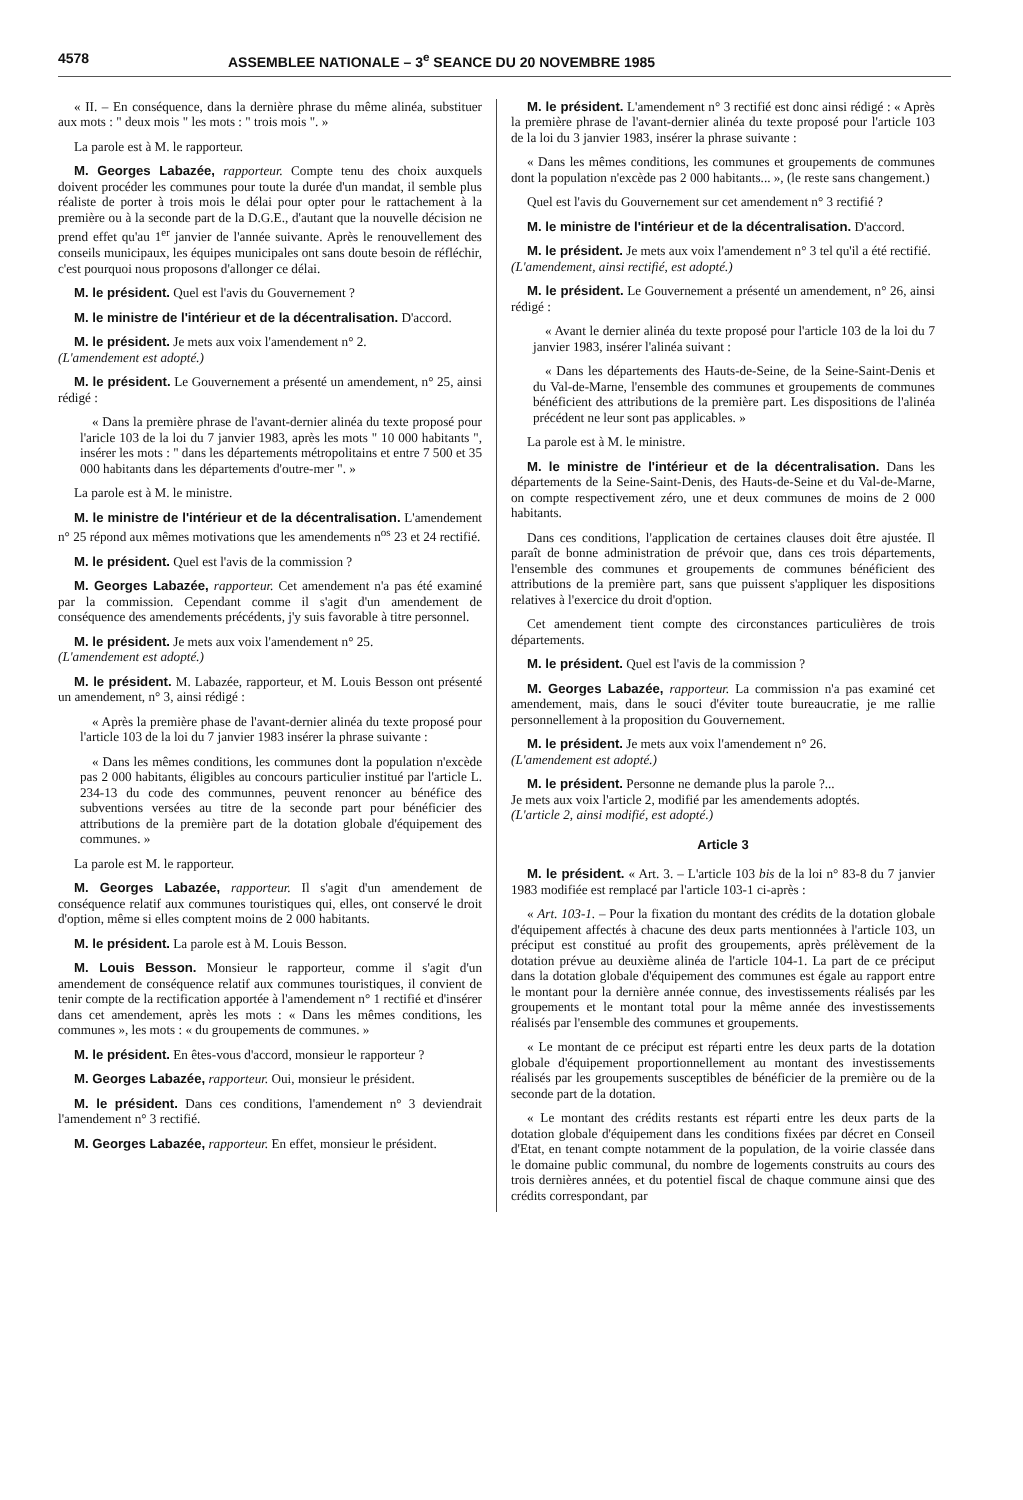4578 ASSEMBLEE NATIONALE – 3<sup>e</sup> SEANCE DU 20 NOVEMBRE 1985
« II. – En conséquence, dans la dernière phrase du même alinéa, substituer aux mots : " deux mois " les mots : " trois mois ". »
La parole est à M. le rapporteur.
M. Georges Labazée, rapporteur. Compte tenu des choix auxquels doivent procéder les communes pour toute la durée d'un mandat, il semble plus réaliste de porter à trois mois le délai pour opter pour le rattachement à la première ou à la seconde part de la D.G.E., d'autant que la nouvelle décision ne prend effet qu'au 1<sup>er</sup> janvier de l'année suivante. Après le renouvellement des conseils municipaux, les équipes municipales ont sans doute besoin de réfléchir, c'est pourquoi nous proposons d'allonger ce délai.
M. le président. Quel est l'avis du Gouvernement ?
M. le ministre de l'intérieur et de la décentralisation. D'accord.
M. le président. Je mets aux voix l'amendement n° 2.
(L'amendement est adopté.)
M. le président. Le Gouvernement a présenté un amendement, n° 25, ainsi rédigé :
« Dans la première phrase de l'avant-dernier alinéa du texte proposé pour l'aricle 103 de la loi du 7 janvier 1983, après les mots " 10 000 habitants ", insérer les mots : " dans les départements métropolitains et entre 7 500 et 35 000 habitants dans les départements d'outre-mer ". »
La parole est à M. le ministre.
M. le ministre de l'intérieur et de la décentralisation. L'amendement n° 25 répond aux mêmes motivations que les amendements n<sup>os</sup> 23 et 24 rectifié.
M. le président. Quel est l'avis de la commission ?
M. Georges Labazée, rapporteur. Cet amendement n'a pas été examiné par la commission. Cependant comme il s'agit d'un amendement de conséquence des amendements précédents, j'y suis favorable à titre personnel.
M. le président. Je mets aux voix l'amendement n° 25.
(L'amendement est adopté.)
M. le président. M. Labazée, rapporteur, et M. Louis Besson ont présenté un amendement, n° 3, ainsi rédigé :
« Après la première phase de l'avant-dernier alinéa du texte proposé pour l'article 103 de la loi du 7 janvier 1983 insérer la phrase suivante :
« Dans les mêmes conditions, les communes dont la population n'excède pas 2 000 habitants, éligibles au concours particulier institué par l'article L. 234-13 du code des communnes, peuvent renoncer au bénéfice des subventions versées au titre de la seconde part pour bénéficier des attributions de la première part de la dotation globale d'équipement des communes. »
La parole est M. le rapporteur.
M. Georges Labazée, rapporteur. Il s'agit d'un amendement de conséquence relatif aux communes touristiques qui, elles, ont conservé le droit d'option, même si elles comptent moins de 2 000 habitants.
M. le président. La parole est à M. Louis Besson.
M. Louis Besson. Monsieur le rapporteur, comme il s'agit d'un amendement de conséquence relatif aux communes touristiques, il convient de tenir compte de la rectification apportée à l'amendement n° 1 rectifié et d'insérer dans cet amendement, après les mots : « Dans les mêmes conditions, les communes », les mots : « du groupements de communes. »
M. le président. En êtes-vous d'accord, monsieur le rapporteur ?
M. Georges Labazée, rapporteur. Oui, monsieur le président.
M. le président. Dans ces conditions, l'amendement n° 3 deviendrait l'amendement n° 3 rectifié.
M. Georges Labazée, rapporteur. En effet, monsieur le président.
M. le président. L'amendement n° 3 rectifié est donc ainsi rédigé : « Après la première phrase de l'avant-dernier alinéa du texte proposé pour l'article 103 de la loi du 3 janvier 1983, insérer la phrase suivante :
« Dans les mêmes conditions, les communes et groupements de communes dont la population n'excède pas 2 000 habitants... », (le reste sans changement.)
Quel est l'avis du Gouvernement sur cet amendement n° 3 rectifié ?
M. le ministre de l'intérieur et de la décentralisation. D'accord.
M. le président. Je mets aux voix l'amendement n° 3 tel qu'il a été rectifié.
(L'amendement, ainsi rectifié, est adopté.)
M. le président. Le Gouvernement a présenté un amendement, n° 26, ainsi rédigé :
« Avant le dernier alinéa du texte proposé pour l'article 103 de la loi du 7 janvier 1983, insérer l'alinéa suivant :
« Dans les départements des Hauts-de-Seine, de la Seine-Saint-Denis et du Val-de-Marne, l'ensemble des communes et groupements de communes bénéficient des attributions de la première part. Les dispositions de l'alinéa précédent ne leur sont pas applicables. »
La parole est à M. le ministre.
M. le ministre de l'intérieur et de la décentralisation. Dans les départements de la Seine-Saint-Denis, des Hauts-de-Seine et du Val-de-Marne, on compte respectivement zéro, une et deux communes de moins de 2 000 habitants.
Dans ces conditions, l'application de certaines clauses doit être ajustée. Il paraît de bonne administration de prévoir que, dans ces trois départements, l'ensemble des communes et groupements de communes bénéficient des attributions de la première part, sans que puissent s'appliquer les dispositions relatives à l'exercice du droit d'option.
Cet amendement tient compte des circonstances particulières de trois départements.
M. le président. Quel est l'avis de la commission ?
M. Georges Labazée, rapporteur. La commission n'a pas examiné cet amendement, mais, dans le souci d'éviter toute bureaucratie, je me rallie personnellement à la proposition du Gouvernement.
M. le président. Je mets aux voix l'amendement n° 26.
(L'amendement est adopté.)
M. le président. Personne ne demande plus la parole ?...
Je mets aux voix l'article 2, modifié par les amendements adoptés.
(L'article 2, ainsi modifié, est adopté.)
Article 3
M. le président. « Art. 3. – L'article 103 bis de la loi n° 83-8 du 7 janvier 1983 modifiée est remplacé par l'article 103-1 ci-après :
« Art. 103-1. – Pour la fixation du montant des crédits de la dotation globale d'équipement affectés à chacune des deux parts mentionnées à l'article 103, un préciput est constitué au profit des groupements, après prélèvement de la dotation prévue au deuxième alinéa de l'article 104-1. La part de ce préciput dans la dotation globale d'équipement des communes est égale au rapport entre le montant pour la dernière année connue, des investissements réalisés par les groupements et le montant total pour la même année des investissements réalisés par l'ensemble des communes et groupements.
« Le montant de ce préciput est réparti entre les deux parts de la dotation globale d'équipement proportionnellement au montant des investissements réalisés par les groupements susceptibles de bénéficier de la première ou de la seconde part de la dotation.
« Le montant des crédits restants est réparti entre les deux parts de la dotation globale d'équipement dans les conditions fixées par décret en Conseil d'Etat, en tenant compte notamment de la population, de la voirie classée dans le domaine public communal, du nombre de logements construits au cours des trois dernières années, et du potentiel fiscal de chaque commune ainsi que des crédits correspondant, par